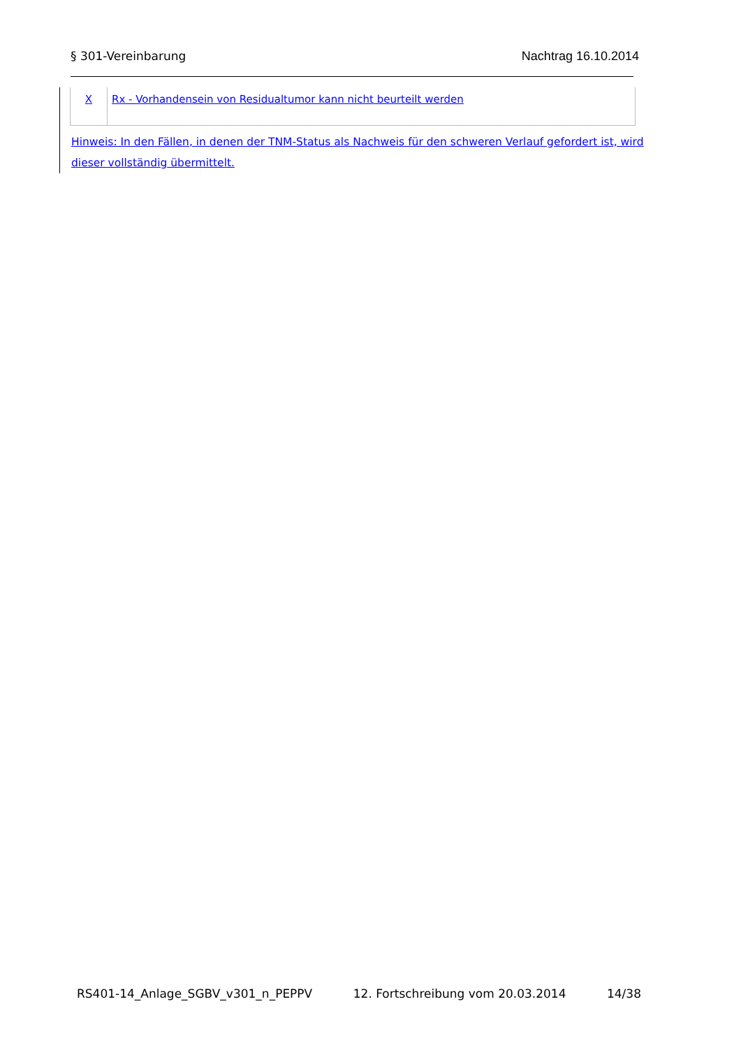§ 301-Vereinbarung Nachtrag 16.10.2014
| X | Rx - Vorhandensein von Residualtumor kann nicht beurteilt werden |
Hinweis: In den Fällen, in denen der TNM-Status als Nachweis für den schweren Verlauf gefordert ist, wird dieser vollständig übermittelt.
RS401-14_Anlage_SGBV_v301_n_PEPPV 12. Fortschreibung vom 20.03.2014 14/38